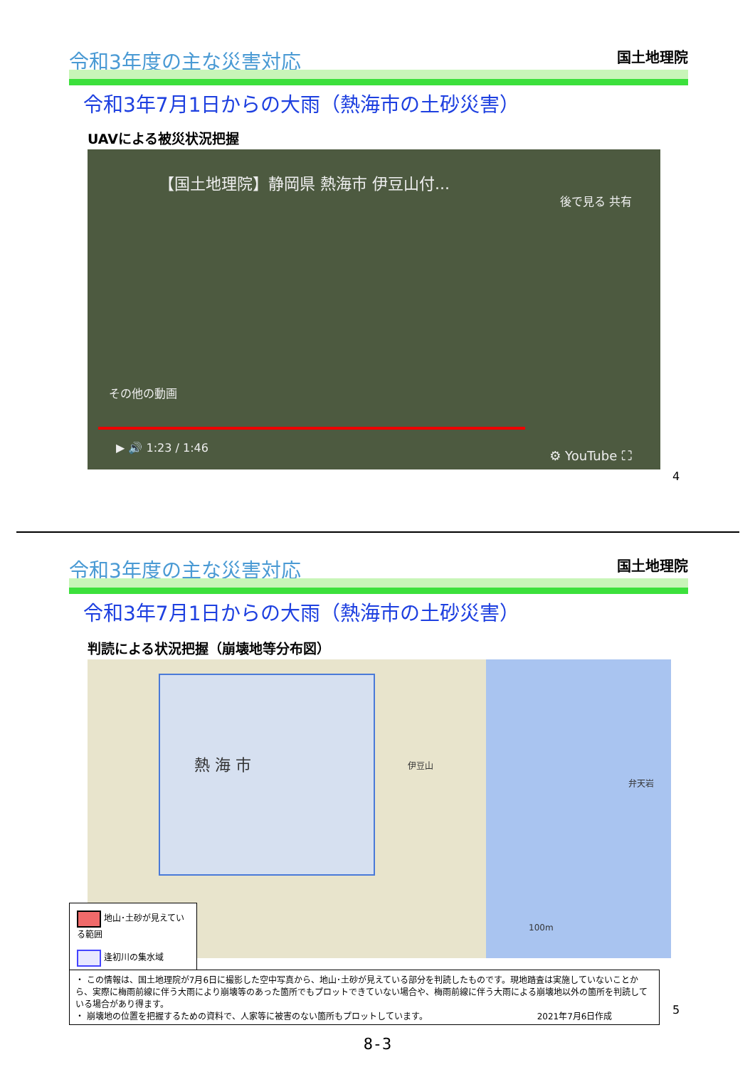令和3年度の主な災害対応 国土地理院
令和3年7月1日からの大雨（熱海市の土砂災害）
UAVによる被災状況把握
【国土地理院】静岡県 熱海市 伊豆山付...
後で見る 共有
その他の動画
▶ 🔊 1:23 / 1:46 ⚙ YouTube ⛶
4
令和3年度の主な災害対応 国土地理院
令和3年7月1日からの大雨（熱海市の土砂災害）
判読による状況把握（崩壊地等分布図）
熱 海 市
100m
伊豆山
弁天岩
地山･土砂が見えている範囲
逢初川の集水域
・ この情報は、国土地理院が7月6日に撮影した空中写真から、地山･土砂が見えている部分を判読したものです。現地踏査は実施していないことから、実際に梅雨前線に伴う大雨により崩壊等のあった箇所でもプロットできていない場合や、梅雨前線に伴う大雨による崩壊地以外の箇所を判読している場合があり得ます。
・ 崩壊地の位置を把握するための資料で、人家等に被害のない箇所もプロットしています。 2021年7月6日作成
5
8-3